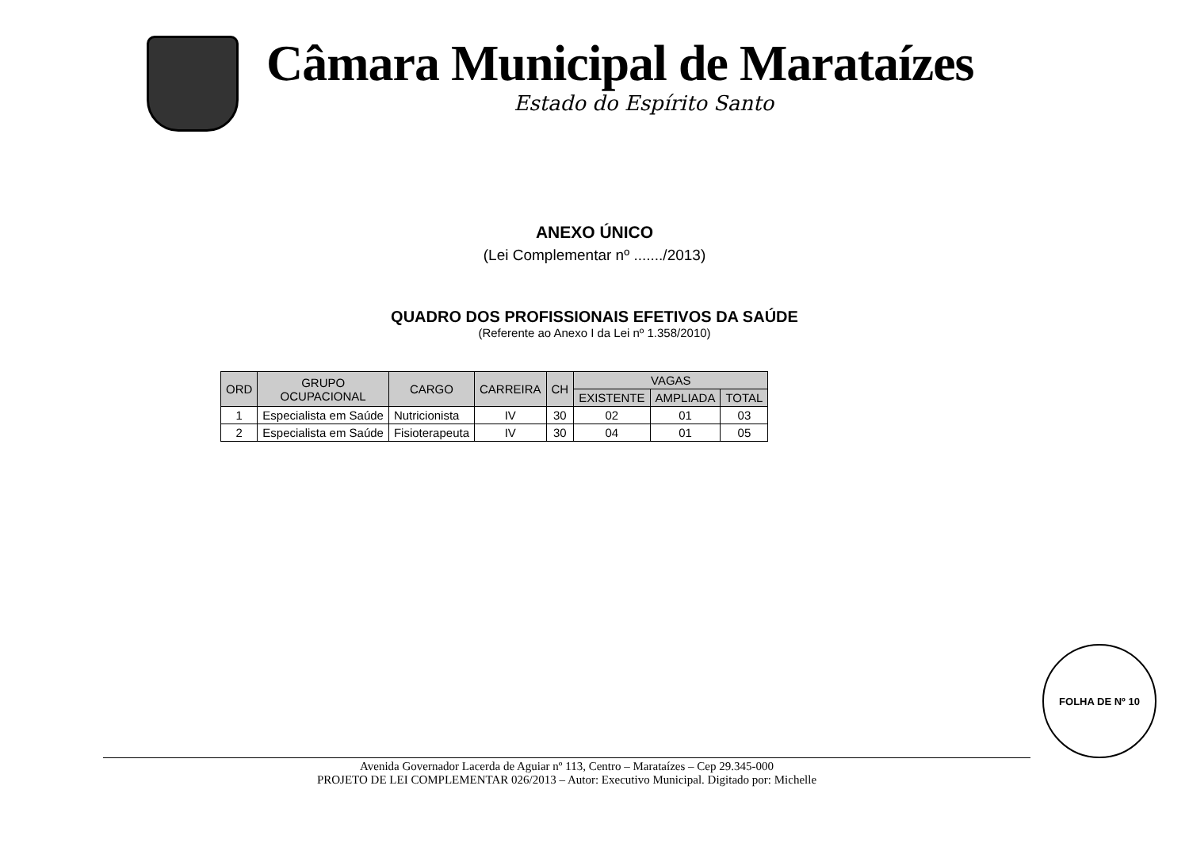Câmara Municipal de Marataízes
Estado do Espírito Santo
ANEXO ÚNICO
(Lei Complementar nº ......./2013)
QUADRO DOS PROFISSIONAIS EFETIVOS DA SAÚDE
(Referente ao Anexo I da Lei nº 1.358/2010)
| ORD | GRUPO OCUPACIONAL | CARGO | CARREIRA | CH | VAGAS | | |
| --- | --- | --- | --- | --- | --- | --- | --- |
| | | | | | EXISTENTE | AMPLIADA | TOTAL |
| 1 | Especialista em Saúde | Nutricionista | IV | 30 | 02 | 01 | 03 |
| 2 | Especialista em Saúde | Fisioterapeuta | IV | 30 | 04 | 01 | 05 |
FOLHA DE Nº 10
Avenida Governador Lacerda de Aguiar nº 113, Centro – Marataízes – Cep 29.345-000
PROJETO DE LEI COMPLEMENTAR 026/2013 – Autor: Executivo Municipal. Digitado por: Michelle